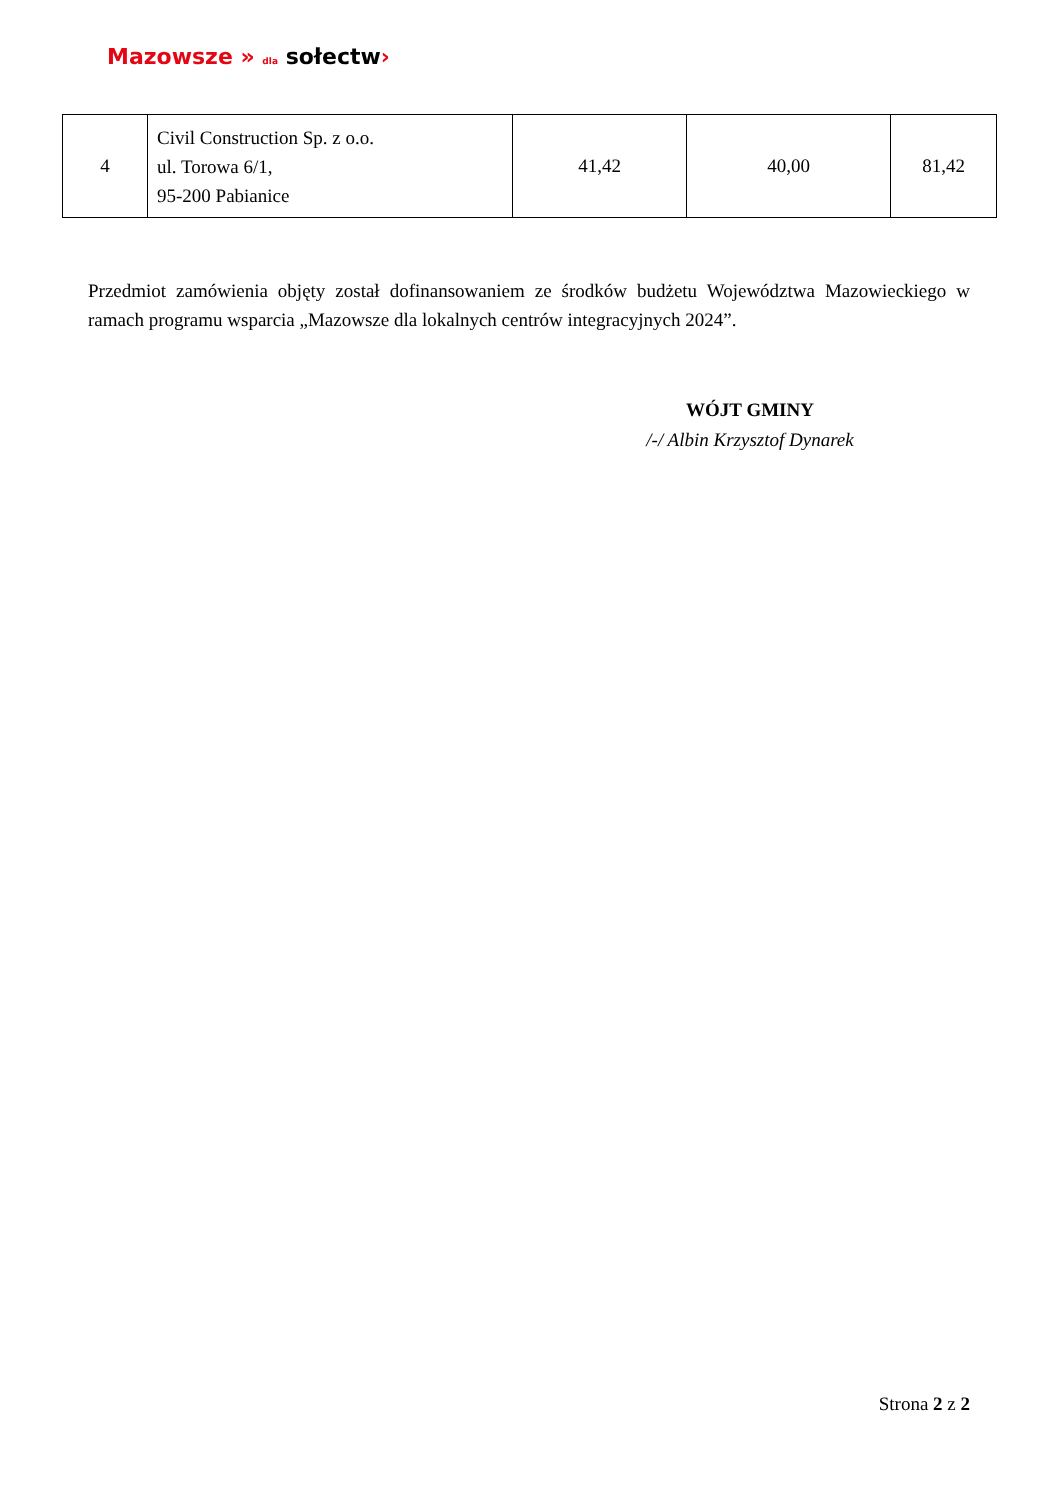Mazowsze » dla sołectw›
| 4 | Civil Construction Sp. z o.o. ul. Torowa 6/1, 95-200 Pabianice | 41,42 | 40,00 | 81,42 |
Przedmiot zamówienia objęty został dofinansowaniem ze środków budżetu Województwa Mazowieckiego w ramach programu wsparcia „Mazowsze dla lokalnych centrów integracyjnych 2024”.
WÓJT GMINY
/-/ Albin Krzysztof Dynarek
Strona 2 z 2